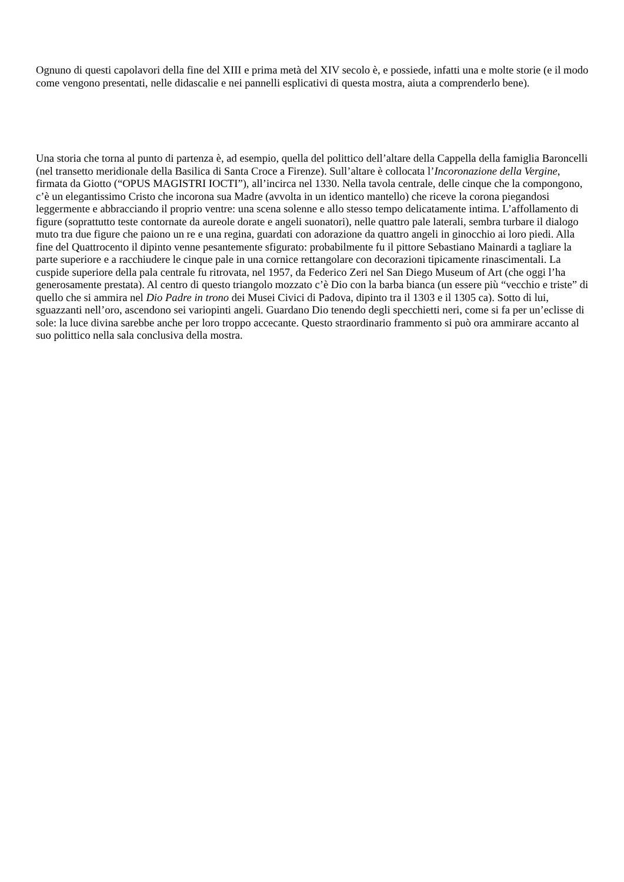Ognuno di questi capolavori della fine del XIII e prima metà del XIV secolo è, e possiede, infatti una e molte storie (e il modo come vengono presentati, nelle didascalie e nei pannelli esplicativi di questa mostra, aiuta a comprenderlo bene).
Una storia che torna al punto di partenza è, ad esempio, quella del polittico dell’altare della Cappella della famiglia Baroncelli (nel transetto meridionale della Basilica di Santa Croce a Firenze). Sull’altare è collocata l’Incoronazione della Vergine, firmata da Giotto (“OPUS MAGISTRI IOCTI”), all’incirca nel 1330. Nella tavola centrale, delle cinque che la compongono, c’è un elegantissimo Cristo che incorona sua Madre (avvolta in un identico mantello) che riceve la corona piegandosi leggermente e abbracciando il proprio ventre: una scena solenne e allo stesso tempo delicatamente intima. L’affollamento di figure (soprattutto teste contornate da aureole dorate e angeli suonatori), nelle quattro pale laterali, sembra turbare il dialogo muto tra due figure che paiono un re e una regina, guardati con adorazione da quattro angeli in ginocchio ai loro piedi. Alla fine del Quattrocento il dipinto venne pesantemente sfigurato: probabilmente fu il pittore Sebastiano Mainardi a tagliare la parte superiore e a racchiudere le cinque pale in una cornice rettangolare con decorazioni tipicamente rinascimentali. La cuspide superiore della pala centrale fu ritrovata, nel 1957, da Federico Zeri nel San Diego Museum of Art (che oggi l’ha generosamente prestata). Al centro di questo triangolo mozzato c’è Dio con la barba bianca (un essere più “vecchio e triste” di quello che si ammira nel Dio Padre in trono dei Musei Civici di Padova, dipinto tra il 1303 e il 1305 ca). Sotto di lui, sguazzanti nell’oro, ascendono sei variopinti angeli. Guardano Dio tenendo degli specchietti neri, come si fa per un’eclisse di sole: la luce divina sarebbe anche per loro troppo accecante. Questo straordinario frammento si può ora ammirare accanto al suo polittico nella sala conclusiva della mostra.